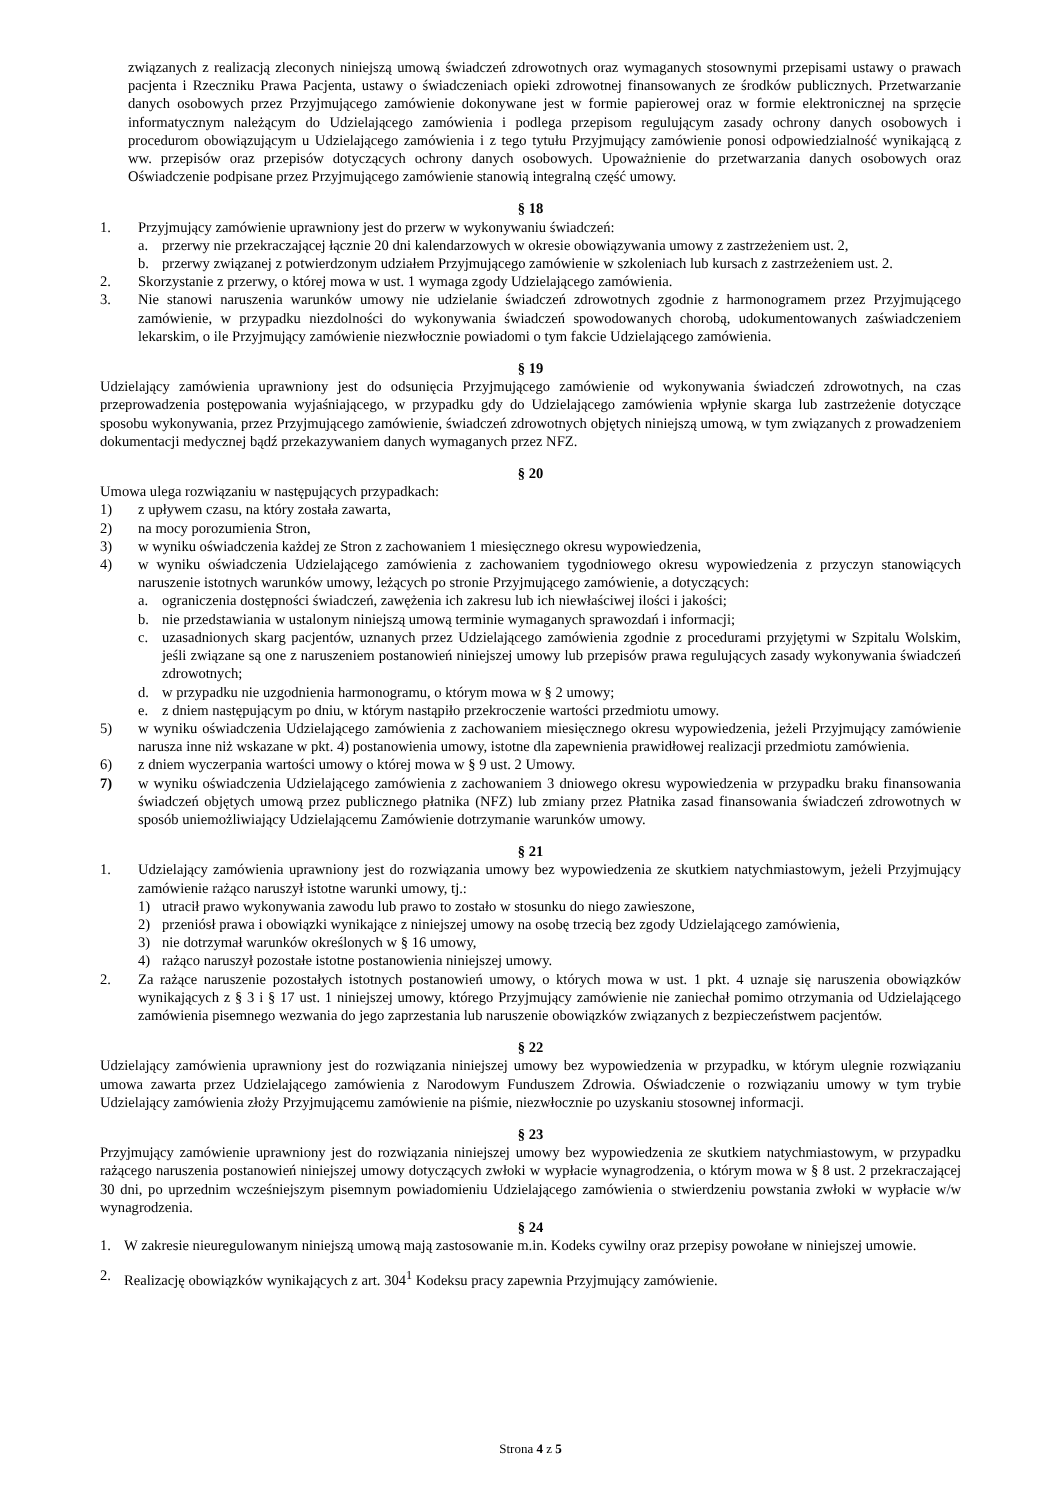związanych z realizacją zleconych niniejszą umową świadczeń zdrowotnych oraz wymaganych stosownymi przepisami ustawy o prawach pacjenta i Rzeczniku Prawa Pacjenta, ustawy o świadczeniach opieki zdrowotnej finansowanych ze środków publicznych. Przetwarzanie danych osobowych przez Przyjmującego zamówienie dokonywane jest w formie papierowej oraz w formie elektronicznej na sprzęcie informatycznym należącym do Udzielającego zamówienia i podlega przepisom regulującym zasady ochrony danych osobowych i procedurom obowiązującym u Udzielającego zamówienia i z tego tytułu Przyjmujący zamówienie ponosi odpowiedzialność wynikającą z ww. przepisów oraz przepisów dotyczących ochrony danych osobowych. Upoważnienie do przetwarzania danych osobowych oraz Oświadczenie podpisane przez Przyjmującego zamówienie stanowią integralną część umowy.
§ 18
1. Przyjmujący zamówienie uprawniony jest do przerw w wykonywaniu świadczeń:
a. przerwy nie przekraczającej łącznie 20 dni kalendarzowych w okresie obowiązywania umowy z zastrzeżeniem ust. 2,
b. przerwy związanej z potwierdzonym udziałem Przyjmującego zamówienie w szkoleniach lub kursach z zastrzeżeniem ust. 2.
2. Skorzystanie z przerwy, o której mowa w ust. 1 wymaga zgody Udzielającego zamówienia.
3. Nie stanowi naruszenia warunków umowy nie udzielanie świadczeń zdrowotnych zgodnie z harmonogramem przez Przyjmującego zamówienie, w przypadku niezdolności do wykonywania świadczeń spowodowanych chorobą, udokumentowanych zaświadczeniem lekarskim, o ile Przyjmujący zamówienie niezwłocznie powiadomi o tym fakcie Udzielającego zamówienia.
§ 19
Udzielający zamówienia uprawniony jest do odsunięcia Przyjmującego zamówienie od wykonywania świadczeń zdrowotnych, na czas przeprowadzenia postępowania wyjaśniającego, w przypadku gdy do Udzielającego zamówienia wpłynie skarga lub zastrzeżenie dotyczące sposobu wykonywania, przez Przyjmującego zamówienie, świadczeń zdrowotnych objętych niniejszą umową, w tym związanych z prowadzeniem dokumentacji medycznej bądź przekazywaniem danych wymaganych przez NFZ.
§ 20
Umowa ulega rozwiązaniu w następujących przypadkach:
1) z upływem czasu, na który została zawarta,
2) na mocy porozumienia Stron,
3) w wyniku oświadczenia każdej ze Stron z zachowaniem 1 miesięcznego okresu wypowiedzenia,
4) w wyniku oświadczenia Udzielającego zamówienia z zachowaniem tygodniowego okresu wypowiedzenia z przyczyn stanowiących naruszenie istotnych warunków umowy, leżących po stronie Przyjmującego zamówienie, a dotyczących:
a. ograniczenia dostępności świadczeń, zawężenia ich zakresu lub ich niewłaściwej ilości i jakości;
b. nie przedstawiania w ustalonym niniejszą umową terminie wymaganych sprawozdań i informacji;
c. uzasadnionych skarg pacjentów, uznanych przez Udzielającego zamówienia zgodnie z procedurami przyjętymi w Szpitalu Wolskim, jeśli związane są one z naruszeniem postanowień niniejszej umowy lub przepisów prawa regulujących zasady wykonywania świadczeń zdrowotnych;
d. w przypadku nie uzgodnienia harmonogramu, o którym mowa w § 2 umowy;
e. z dniem następującym po dniu, w którym nastąpiło przekroczenie wartości przedmiotu umowy.
5) w wyniku oświadczenia Udzielającego zamówienia z zachowaniem miesięcznego okresu wypowiedzenia, jeżeli Przyjmujący zamówienie narusza inne niż wskazane w pkt. 4) postanowienia umowy, istotne dla zapewnienia prawidłowej realizacji przedmiotu zamówienia.
6) z dniem wyczerpania wartości umowy o której mowa w § 9 ust. 2 Umowy.
7) w wyniku oświadczenia Udzielającego zamówienia z zachowaniem 3 dniowego okresu wypowiedzenia w przypadku braku finansowania świadczeń objętych umową przez publicznego płatnika (NFZ) lub zmiany przez Płatnika zasad finansowania świadczeń zdrowotnych w sposób uniemożliwiający Udzielającemu Zamówienie dotrzymanie warunków umowy.
§ 21
1. Udzielający zamówienia uprawniony jest do rozwiązania umowy bez wypowiedzenia ze skutkiem natychmiastowym, jeżeli Przyjmujący zamówienie rażąco naruszył istotne warunki umowy, tj.:
1) utracił prawo wykonywania zawodu lub prawo to zostało w stosunku do niego zawieszone,
2) przeniósł prawa i obowiązki wynikające z niniejszej umowy na osobę trzecią bez zgody Udzielającego zamówienia,
3) nie dotrzymał warunków określonych w § 16 umowy,
4) rażąco naruszył pozostałe istotne postanowienia niniejszej umowy.
2. Za rażące naruszenie pozostałych istotnych postanowień umowy, o których mowa w ust. 1 pkt. 4 uznaje się naruszenia obowiązków wynikających z § 3 i § 17 ust. 1 niniejszej umowy, którego Przyjmujący zamówienie nie zaniechał pomimo otrzymania od Udzielającego zamówienia pisemnego wezwania do jego zaprzestania lub naruszenie obowiązków związanych z bezpieczeństwem pacjentów.
§ 22
Udzielający zamówienia uprawniony jest do rozwiązania niniejszej umowy bez wypowiedzenia w przypadku, w którym ulegnie rozwiązaniu umowa zawarta przez Udzielającego zamówienia z Narodowym Funduszem Zdrowia. Oświadczenie o rozwiązaniu umowy w tym trybie Udzielający zamówienia złoży Przyjmującemu zamówienie na piśmie, niezwłocznie po uzyskaniu stosownej informacji.
§ 23
Przyjmujący zamówienie uprawniony jest do rozwiązania niniejszej umowy bez wypowiedzenia ze skutkiem natychmiastowym, w przypadku rażącego naruszenia postanowień niniejszej umowy dotyczących zwłoki w wypłacie wynagrodzenia, o którym mowa w § 8 ust. 2 przekraczającej 30 dni, po uprzednim wcześniejszym pisemnym powiadomieniu Udzielającego zamówienia o stwierdzeniu powstania zwłoki w wypłacie w/w wynagrodzenia.
§ 24
1. W zakresie nieuregulowanym niniejszą umową mają zastosowanie m.in. Kodeks cywilny oraz przepisy powołane w niniejszej umowie.
2. Realizację obowiązków wynikających z art. 304<sup>1</sup> Kodeksu pracy zapewnia Przyjmujący zamówienie.
Strona 4 z 5